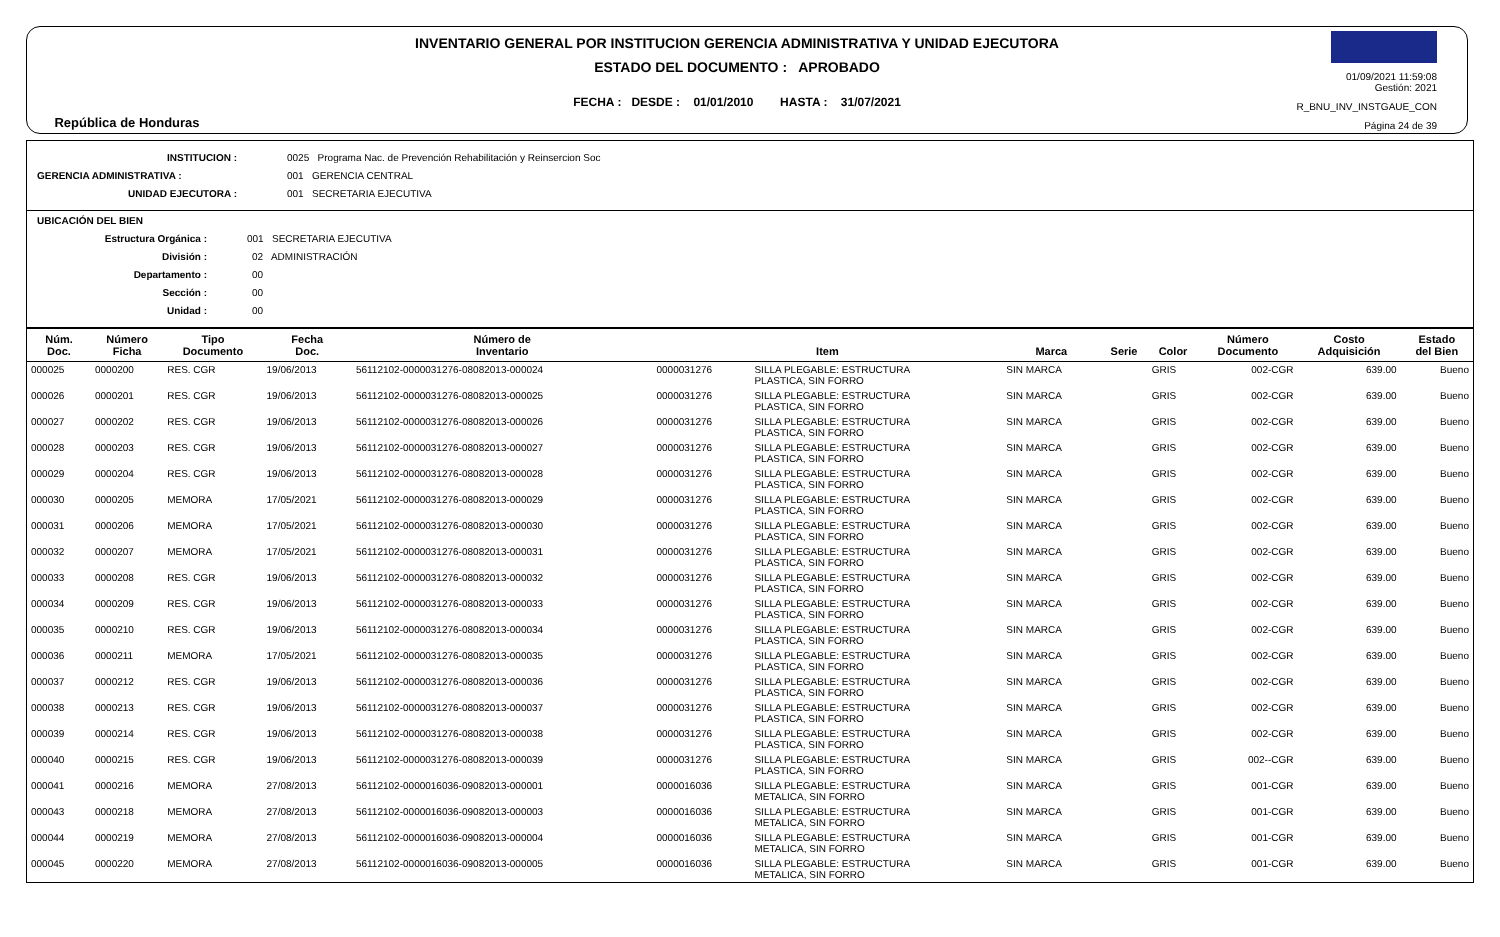República de Honduras
INVENTARIO GENERAL POR INSTITUCION GERENCIA ADMINISTRATIVA Y UNIDAD EJECUTORA
ESTADO DEL DOCUMENTO : APROBADO
FECHA : DESDE : 01/01/2010 HASTA : 31/07/2021
01/09/2021 11:59:08
Gestión: 2021
R_BNU_INV_INSTGAUE_CON
Página 24 de 39
INSTITUCION : 0025 Programa Nac. de Prevención Rehabilitación y Reinsercion Soc
GERENCIA ADMINISTRATIVA : 001 GERENCIA CENTRAL
UNIDAD EJECUTORA : 001 SECRETARIA EJECUTIVA
UBICACIÓN DEL BIEN
Estructura Orgánica : 001 SECRETARIA EJECUTIVA
División : 02 ADMINISTRACIÓN
Departamento : 00
Sección : 00
Unidad : 00
| Núm. Doc. | Número Ficha | Tipo Documento | Fecha Doc. | Número de Inventario | Item | | Marca | Serie | Color | Número Documento | Costo Adquisición | Estado del Bien |
| --- | --- | --- | --- | --- | --- | --- | --- | --- | --- | --- | --- | --- |
| 000025 | 0000200 | RES. CGR | 19/06/2013 | 56112102-0000031276-08082013-000024 | 0000031276 | SILLA PLEGABLE: ESTRUCTURA PLASTICA, SIN FORRO | SIN MARCA | | GRIS | 002-CGR | 639.00 | Bueno |
| 000026 | 0000201 | RES. CGR | 19/06/2013 | 56112102-0000031276-08082013-000025 | 0000031276 | SILLA PLEGABLE: ESTRUCTURA PLASTICA, SIN FORRO | SIN MARCA | | GRIS | 002-CGR | 639.00 | Bueno |
| 000027 | 0000202 | RES. CGR | 19/06/2013 | 56112102-0000031276-08082013-000026 | 0000031276 | SILLA PLEGABLE: ESTRUCTURA PLASTICA, SIN FORRO | SIN MARCA | | GRIS | 002-CGR | 639.00 | Bueno |
| 000028 | 0000203 | RES. CGR | 19/06/2013 | 56112102-0000031276-08082013-000027 | 0000031276 | SILLA PLEGABLE: ESTRUCTURA PLASTICA, SIN FORRO | SIN MARCA | | GRIS | 002-CGR | 639.00 | Bueno |
| 000029 | 0000204 | RES. CGR | 19/06/2013 | 56112102-0000031276-08082013-000028 | 0000031276 | SILLA PLEGABLE: ESTRUCTURA PLASTICA, SIN FORRO | SIN MARCA | | GRIS | 002-CGR | 639.00 | Bueno |
| 000030 | 0000205 | MEMORA | 17/05/2021 | 56112102-0000031276-08082013-000029 | 0000031276 | SILLA PLEGABLE: ESTRUCTURA PLASTICA, SIN FORRO | SIN MARCA | | GRIS | 002-CGR | 639.00 | Bueno |
| 000031 | 0000206 | MEMORA | 17/05/2021 | 56112102-0000031276-08082013-000030 | 0000031276 | SILLA PLEGABLE: ESTRUCTURA PLASTICA, SIN FORRO | SIN MARCA | | GRIS | 002-CGR | 639.00 | Bueno |
| 000032 | 0000207 | MEMORA | 17/05/2021 | 56112102-0000031276-08082013-000031 | 0000031276 | SILLA PLEGABLE: ESTRUCTURA PLASTICA, SIN FORRO | SIN MARCA | | GRIS | 002-CGR | 639.00 | Bueno |
| 000033 | 0000208 | RES. CGR | 19/06/2013 | 56112102-0000031276-08082013-000032 | 0000031276 | SILLA PLEGABLE: ESTRUCTURA PLASTICA, SIN FORRO | SIN MARCA | | GRIS | 002-CGR | 639.00 | Bueno |
| 000034 | 0000209 | RES. CGR | 19/06/2013 | 56112102-0000031276-08082013-000033 | 0000031276 | SILLA PLEGABLE: ESTRUCTURA PLASTICA, SIN FORRO | SIN MARCA | | GRIS | 002-CGR | 639.00 | Bueno |
| 000035 | 0000210 | RES. CGR | 19/06/2013 | 56112102-0000031276-08082013-000034 | 0000031276 | SILLA PLEGABLE: ESTRUCTURA PLASTICA, SIN FORRO | SIN MARCA | | GRIS | 002-CGR | 639.00 | Bueno |
| 000036 | 0000211 | MEMORA | 17/05/2021 | 56112102-0000031276-08082013-000035 | 0000031276 | SILLA PLEGABLE: ESTRUCTURA PLASTICA, SIN FORRO | SIN MARCA | | GRIS | 002-CGR | 639.00 | Bueno |
| 000037 | 0000212 | RES. CGR | 19/06/2013 | 56112102-0000031276-08082013-000036 | 0000031276 | SILLA PLEGABLE: ESTRUCTURA PLASTICA, SIN FORRO | SIN MARCA | | GRIS | 002-CGR | 639.00 | Bueno |
| 000038 | 0000213 | RES. CGR | 19/06/2013 | 56112102-0000031276-08082013-000037 | 0000031276 | SILLA PLEGABLE: ESTRUCTURA PLASTICA, SIN FORRO | SIN MARCA | | GRIS | 002-CGR | 639.00 | Bueno |
| 000039 | 0000214 | RES. CGR | 19/06/2013 | 56112102-0000031276-08082013-000038 | 0000031276 | SILLA PLEGABLE: ESTRUCTURA PLASTICA, SIN FORRO | SIN MARCA | | GRIS | 002-CGR | 639.00 | Bueno |
| 000040 | 0000215 | RES. CGR | 19/06/2013 | 56112102-0000031276-08082013-000039 | 0000031276 | SILLA PLEGABLE: ESTRUCTURA PLASTICA, SIN FORRO | SIN MARCA | | GRIS | 002--CGR | 639.00 | Bueno |
| 000041 | 0000216 | MEMORA | 27/08/2013 | 56112102-0000016036-09082013-000001 | 0000016036 | SILLA PLEGABLE: ESTRUCTURA METALICA, SIN FORRO | SIN MARCA | | GRIS | 001-CGR | 639.00 | Bueno |
| 000043 | 0000218 | MEMORA | 27/08/2013 | 56112102-0000016036-09082013-000003 | 0000016036 | SILLA PLEGABLE: ESTRUCTURA METALICA, SIN FORRO | SIN MARCA | | GRIS | 001-CGR | 639.00 | Bueno |
| 000044 | 0000219 | MEMORA | 27/08/2013 | 56112102-0000016036-09082013-000004 | 0000016036 | SILLA PLEGABLE: ESTRUCTURA METALICA, SIN FORRO | SIN MARCA | | GRIS | 001-CGR | 639.00 | Bueno |
| 000045 | 0000220 | MEMORA | 27/08/2013 | 56112102-0000016036-09082013-000005 | 0000016036 | SILLA PLEGABLE: ESTRUCTURA METALICA, SIN FORRO | SIN MARCA | | GRIS | 001-CGR | 639.00 | Bueno |